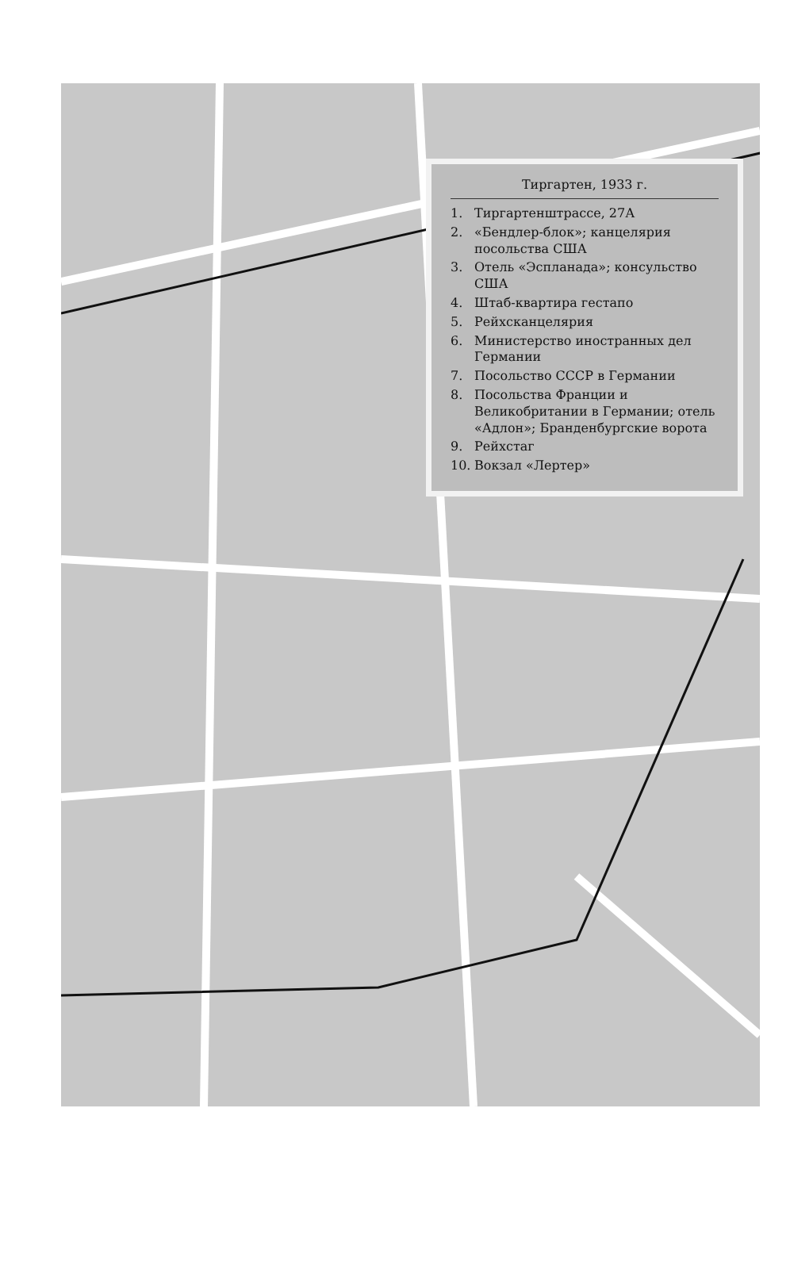Тиргартен, 1933 г.
1. Тиргартенштрассе, 27А
2. «Бендлер-блок»; канцелярия посольства США
3. Отель «Эспланада»; консульство США
4. Штаб-квартира гестапо
5. Рейхсканцелярия
6. Министерство иностранных дел Германии
7. Посольство СССР в Германии
8. Посольства Франции и Великобритании в Германии; отель «Адлон»; Бранденбургские ворота
9. Рейхстаг
10. Вокзал «Лертер»